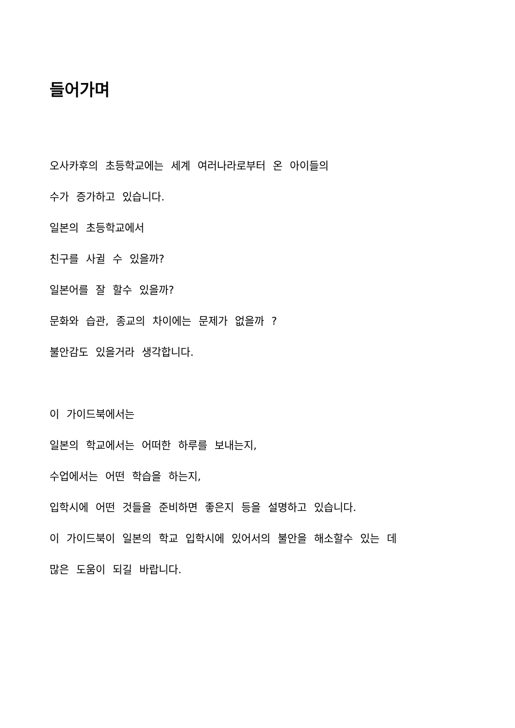들어가며
오사카후의 초등학교에는 세계 여러나라로부터 온 아이들의
수가 증가하고 있습니다.
일본의 초등학교에서
친구를 사귈 수 있을까?
일본어를 잘 할수 있을까?
문화와 습관, 종교의 차이에는 문제가 없을까 ?
불안감도 있을거라 생각합니다.
이 가이드북에서는
일본의 학교에서는 어떠한 하루를 보내는지,
수업에서는 어떤 학습을 하는지,
입학시에 어떤 것들을 준비하면 좋은지 등을 설명하고 있습니다.
이 가이드북이 일본의 학교 입학시에 있어서의 불안을 해소할수 있는 데
많은 도움이 되길 바랍니다.